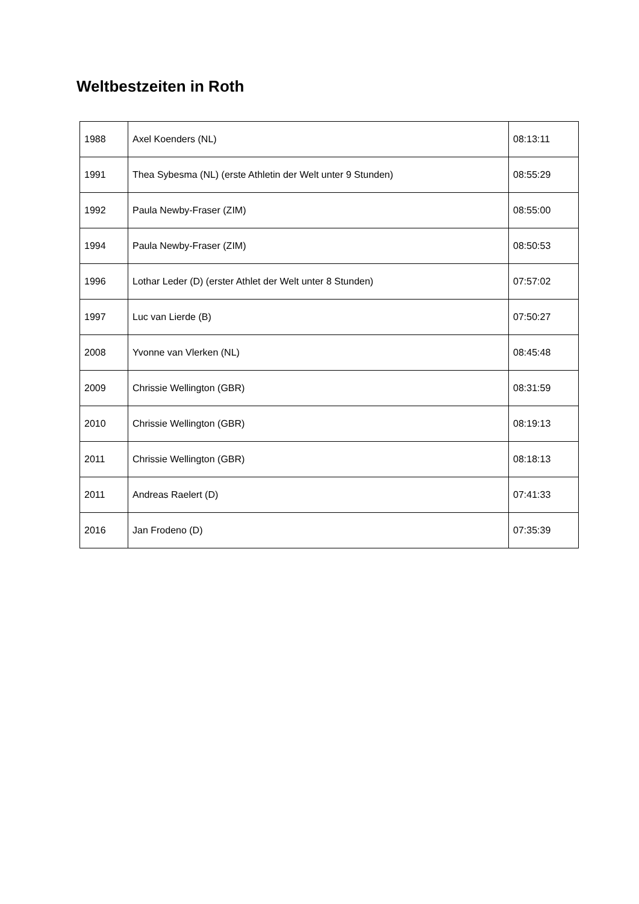Weltbestzeiten in Roth
| 1988 | Axel Koenders (NL) | 08:13:11 |
| 1991 | Thea Sybesma (NL) (erste Athletin der Welt unter 9 Stunden) | 08:55:29 |
| 1992 | Paula Newby-Fraser (ZIM) | 08:55:00 |
| 1994 | Paula Newby-Fraser (ZIM) | 08:50:53 |
| 1996 | Lothar Leder (D) (erster Athlet der Welt unter 8 Stunden) | 07:57:02 |
| 1997 | Luc van Lierde (B) | 07:50:27 |
| 2008 | Yvonne van Vlerken (NL) | 08:45:48 |
| 2009 | Chrissie Wellington (GBR) | 08:31:59 |
| 2010 | Chrissie Wellington (GBR) | 08:19:13 |
| 2011 | Chrissie Wellington (GBR) | 08:18:13 |
| 2011 | Andreas Raelert (D) | 07:41:33 |
| 2016 | Jan Frodeno (D) | 07:35:39 |